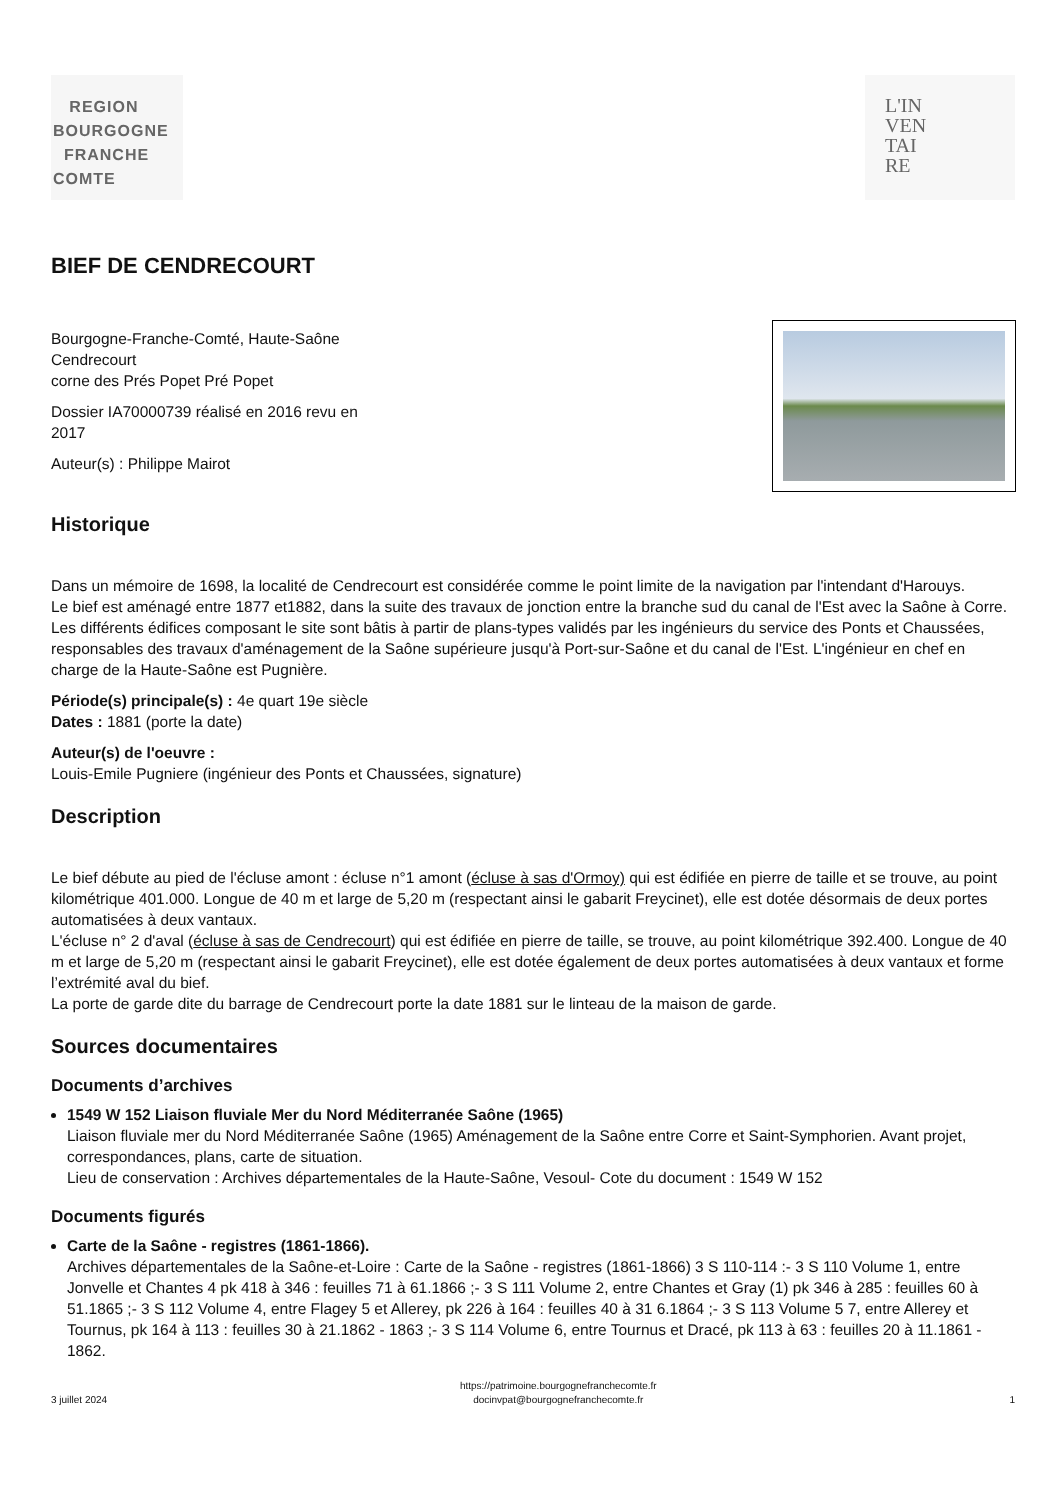REGION
BOURGOGNE
FRANCHE
COMTE
L'IN
VEN
TAI
RE
BIEF DE CENDRECOURT
Bourgogne-Franche-Comté, Haute-Saône
Cendrecourt
corne des Prés Popet Pré Popet
Dossier IA70000739 réalisé en 2016 revu en 2017
Auteur(s) : Philippe Mairot
Historique
Dans un mémoire de 1698, la localité de Cendrecourt est considérée comme le point limite de la navigation par l'intendant d'Harouys.
Le bief est aménagé entre 1877 et1882, dans la suite des travaux de jonction entre la branche sud du canal de l'Est avec la Saône à Corre. Les différents édifices composant le site sont bâtis à partir de plans-types validés par les ingénieurs du service des Ponts et Chaussées, responsables des travaux d'aménagement de la Saône supérieure jusqu'à Port-sur-Saône et du canal de l'Est. L'ingénieur en chef en charge de la Haute-Saône est Pugnière.
Période(s) principale(s) : 4e quart 19e siècle
Dates : 1881 (porte la date)
Auteur(s) de l'oeuvre :
Louis-Emile Pugniere (ingénieur des Ponts et Chaussées, signature)
Description
Le bief débute au pied de l'écluse amont : écluse n°1 amont (écluse à sas d'Ormoy) qui est édifiée en pierre de taille et se trouve, au point kilométrique 401.000. Longue de 40 m et large de 5,20 m (respectant ainsi le gabarit Freycinet), elle est dotée désormais de deux portes automatisées à deux vantaux.
L'écluse n° 2 d'aval (écluse à sas de Cendrecourt) qui est édifiée en pierre de taille, se trouve, au point kilométrique 392.400. Longue de 40 m et large de 5,20 m (respectant ainsi le gabarit Freycinet), elle est dotée également de deux portes automatisées à deux vantaux et forme l’extrémité aval du bief.
La porte de garde dite du barrage de Cendrecourt porte la date 1881 sur le linteau de la maison de garde.
Sources documentaires
Documents d’archives
1549 W 152 Liaison fluviale Mer du Nord Méditerranée Saône (1965)
Liaison fluviale mer du Nord Méditerranée Saône (1965) Aménagement de la Saône entre Corre et Saint-Symphorien. Avant projet, correspondances, plans, carte de situation.
Lieu de conservation : Archives départementales de la Haute-Saône, Vesoul- Cote du document : 1549 W 152
Documents figurés
Carte de la Saône - registres (1861-1866).
Archives départementales de la Saône-et-Loire : Carte de la Saône - registres (1861-1866) 3 S 110-114 :- 3 S 110 Volume 1, entre Jonvelle et Chantes 4 pk 418 à 346 : feuilles 71 à 61.1866 ;- 3 S 111 Volume 2, entre Chantes et Gray (1) pk 346 à 285 : feuilles 60 à 51.1865 ;- 3 S 112 Volume 4, entre Flagey 5 et Allerey, pk 226 à 164 : feuilles 40 à 31 6.1864 ;- 3 S 113 Volume 5 7, entre Allerey et Tournus, pk 164 à 113 : feuilles 30 à 21.1862 - 1863 ;- 3 S 114 Volume 6, entre Tournus et Dracé, pk 113 à 63 : feuilles 20 à 11.1861 - 1862.
3 juillet 2024 https://patrimoine.bourgognefranchecomte.fr
docinvpat@bourgognefranchecomte.fr 1